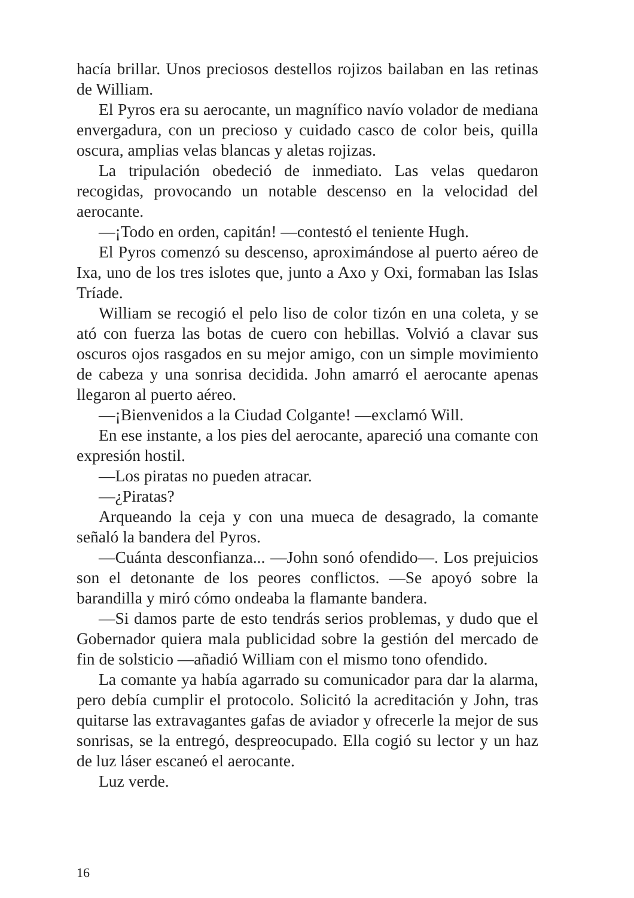hacía brillar. Unos preciosos destellos rojizos bailaban en las retinas de William.
El Pyros era su aerocante, un magnífico navío volador de mediana envergadura, con un precioso y cuidado casco de color beis, quilla oscura, amplias velas blancas y aletas rojizas.
La tripulación obedeció de inmediato. Las velas quedaron recogidas, provocando un notable descenso en la velocidad del aerocante.
—¡Todo en orden, capitán! —contestó el teniente Hugh.
El Pyros comenzó su descenso, aproximándose al puerto aéreo de Ixa, uno de los tres islotes que, junto a Axo y Oxi, formaban las Islas Tríade.
William se recogió el pelo liso de color tizón en una coleta, y se ató con fuerza las botas de cuero con hebillas. Volvió a clavar sus oscuros ojos rasgados en su mejor amigo, con un simple movimiento de cabeza y una sonrisa decidida. John amarró el aerocante apenas llegaron al puerto aéreo.
—¡Bienvenidos a la Ciudad Colgante! —exclamó Will.
En ese instante, a los pies del aerocante, apareció una comante con expresión hostil.
—Los piratas no pueden atracar.
—¿Piratas?
Arqueando la ceja y con una mueca de desagrado, la comante señaló la bandera del Pyros.
—Cuánta desconfianza... —John sonó ofendido—. Los prejuicios son el detonante de los peores conflictos. —Se apoyó sobre la barandilla y miró cómo ondeaba la flamante bandera.
—Si damos parte de esto tendrás serios problemas, y dudo que el Gobernador quiera mala publicidad sobre la gestión del mercado de fin de solsticio —añadió William con el mismo tono ofendido.
La comante ya había agarrado su comunicador para dar la alarma, pero debía cumplir el protocolo. Solicitó la acreditación y John, tras quitarse las extravagantes gafas de aviador y ofrecerle la mejor de sus sonrisas, se la entregó, despreocupado. Ella cogió su lector y un haz de luz láser escaneó el aerocante.
Luz verde.
16